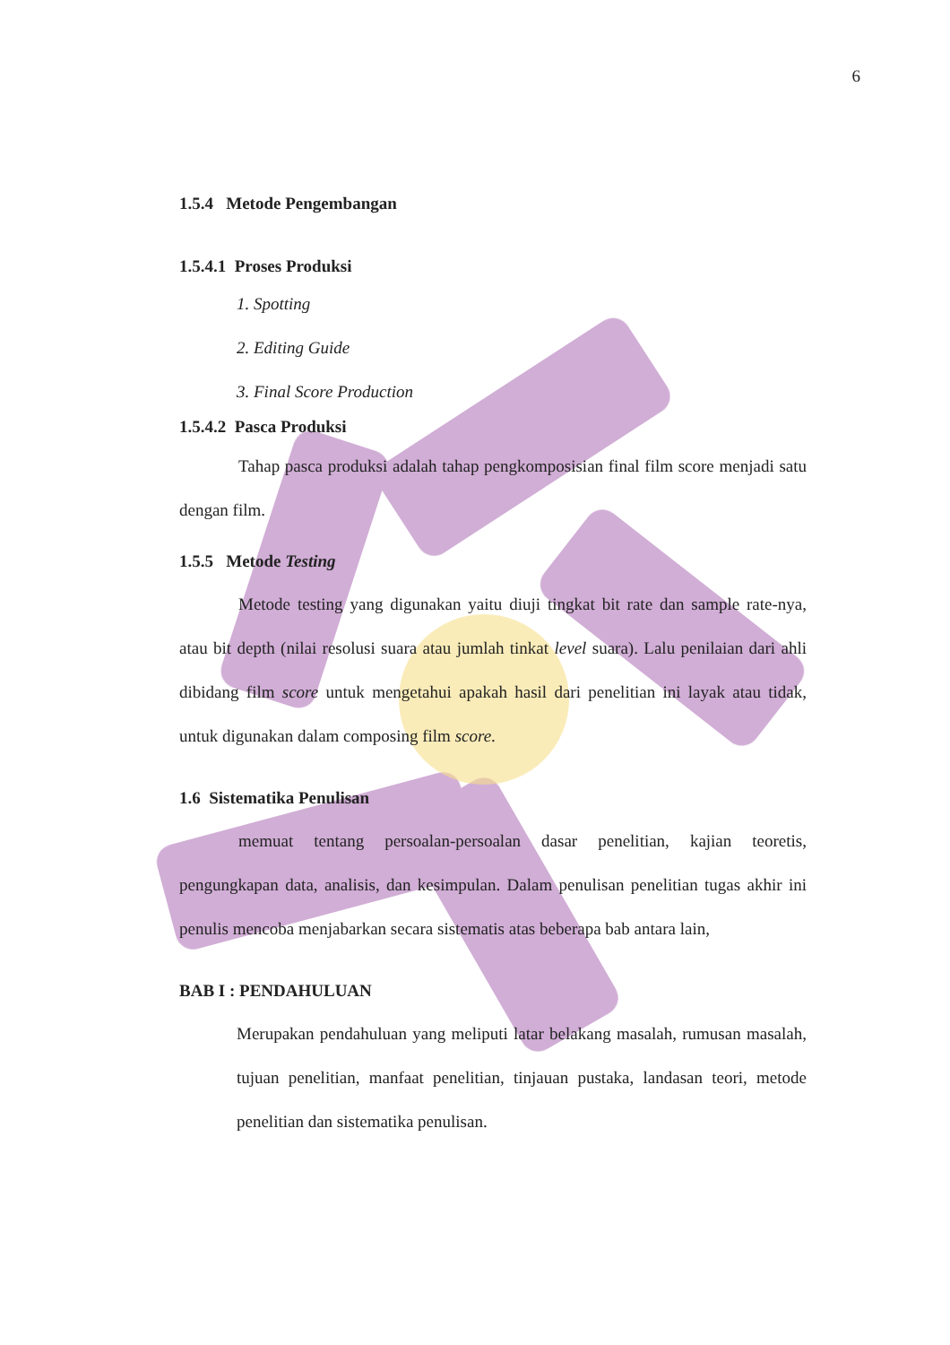6
1.5.4 Metode Pengembangan
1.5.4.1 Proses Produksi
1. Spotting
2. Editing Guide
3. Final Score Production
1.5.4.2 Pasca Produksi
Tahap pasca produksi adalah tahap pengkomposisian final film score menjadi satu dengan film.
1.5.5 Metode Testing
Metode testing yang digunakan yaitu diuji tingkat bit rate dan sample rate-nya, atau bit depth (nilai resolusi suara atau jumlah tinkat level suara). Lalu penilaian dari ahli dibidang film score untuk mengetahui apakah hasil dari penelitian ini layak atau tidak, untuk digunakan dalam composing film score.
1.6 Sistematika Penulisan
memuat tentang persoalan-persoalan dasar penelitian, kajian teoretis, pengungkapan data, analisis, dan kesimpulan. Dalam penulisan penelitian tugas akhir ini penulis mencoba menjabarkan secara sistematis atas beberapa bab antara lain,
BAB I : PENDAHULUAN
Merupakan pendahuluan yang meliputi latar belakang masalah, rumusan masalah, tujuan penelitian, manfaat penelitian, tinjauan pustaka, landasan teori, metode penelitian dan sistematika penulisan.